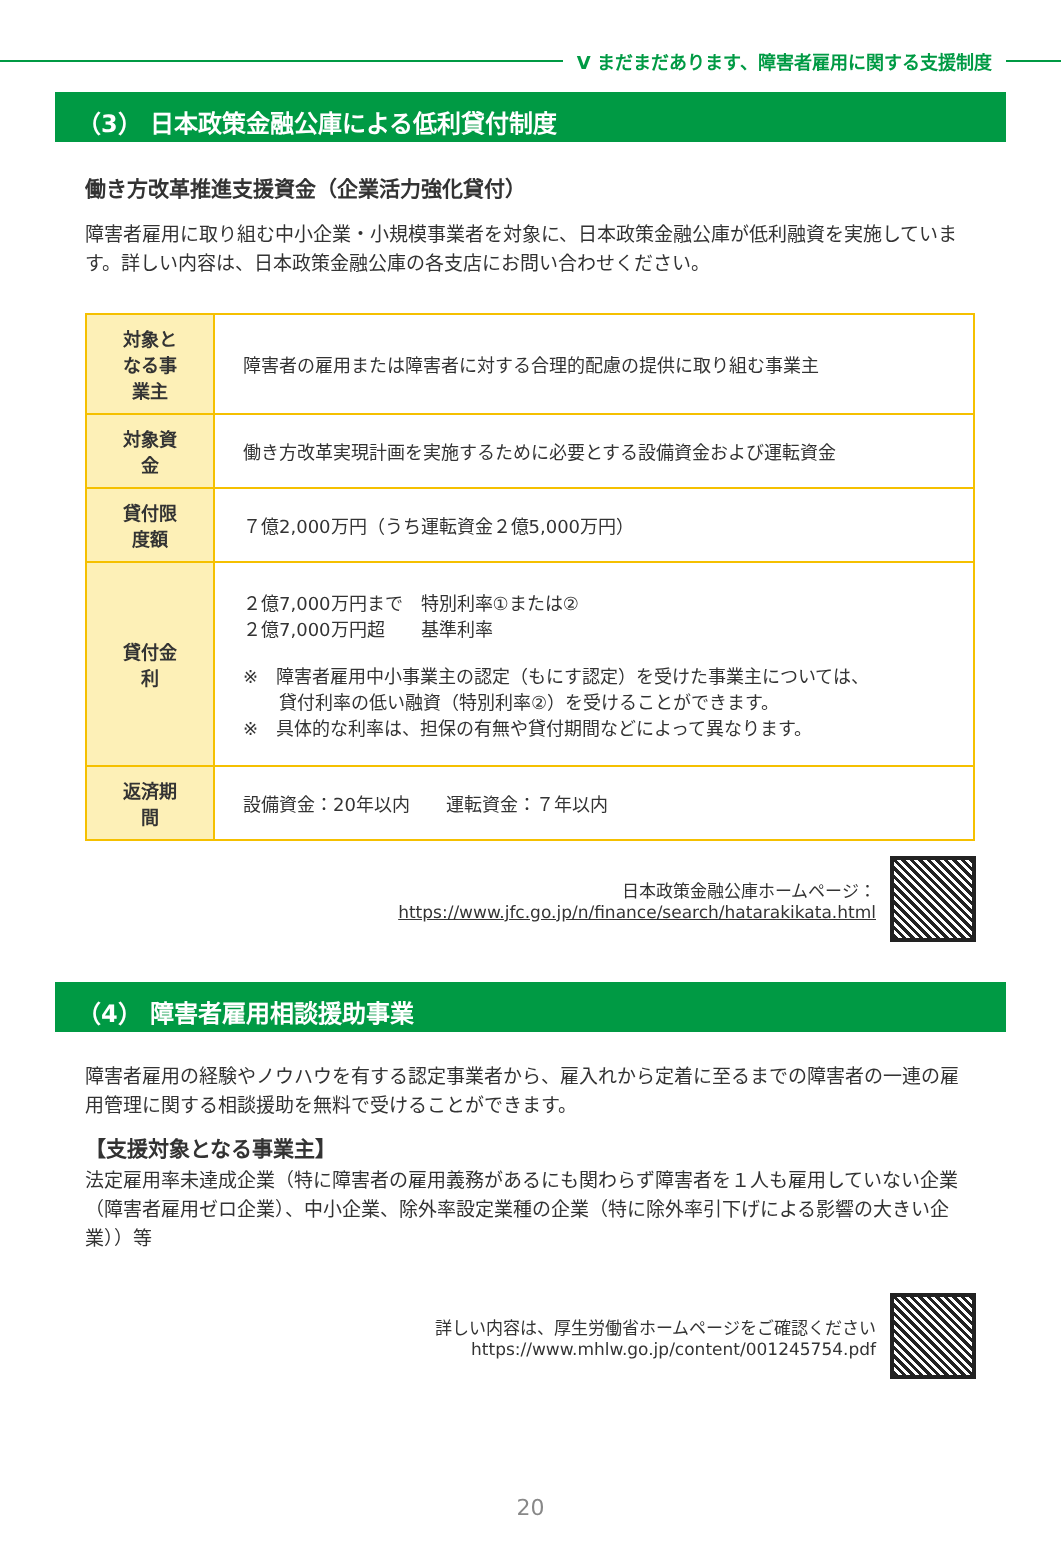V まだまだあります、障害者雇用に関する支援制度
（3） 日本政策金融公庫による低利貸付制度
働き方改革推進支援資金（企業活力強化貸付）
障害者雇用に取り組む中小企業・小規模事業者を対象に、日本政策金融公庫が低利融資を実施しています。詳しい内容は、日本政策金融公庫の各支店にお問い合わせください。
| 対象となる事業主 | 障害者の雇用または障害者に対する合理的配慮の提供に取り組む事業主 |
| 対象資金 | 働き方改革実現計画を実施するために必要とする設備資金および運転資金 |
| 貸付限度額 | ７億2,000万円（うち運転資金２億5,000万円） |
| 貸付金利 | ２億7,000万円まで 特別利率①または② ２億7,000万円超 基準利率 ※ 障害者雇用中小事業主の認定（もにす認定）を受けた事業主については、 貸付利率の低い融資（特別利率②）を受けることができます。 ※ 具体的な利率は、担保の有無や貸付期間などによって異なります。 |
| 返済期間 | 設備資金：20年以内 運転資金：７年以内 |
日本政策金融公庫ホームページ：
https://www.jfc.go.jp/n/finance/search/hatarakikata.html
（4） 障害者雇用相談援助事業
障害者雇用の経験やノウハウを有する認定事業者から、雇入れから定着に至るまでの障害者の一連の雇用管理に関する相談援助を無料で受けることができます。
【支援対象となる事業主】
法定雇用率未達成企業（特に障害者の雇用義務があるにも関わらず障害者を１人も雇用していない企業（障害者雇用ゼロ企業）、中小企業、除外率設定業種の企業（特に除外率引下げによる影響の大きい企業））等
詳しい内容は、厚生労働省ホームページをご確認ください
https://www.mhlw.go.jp/content/001245754.pdf
20